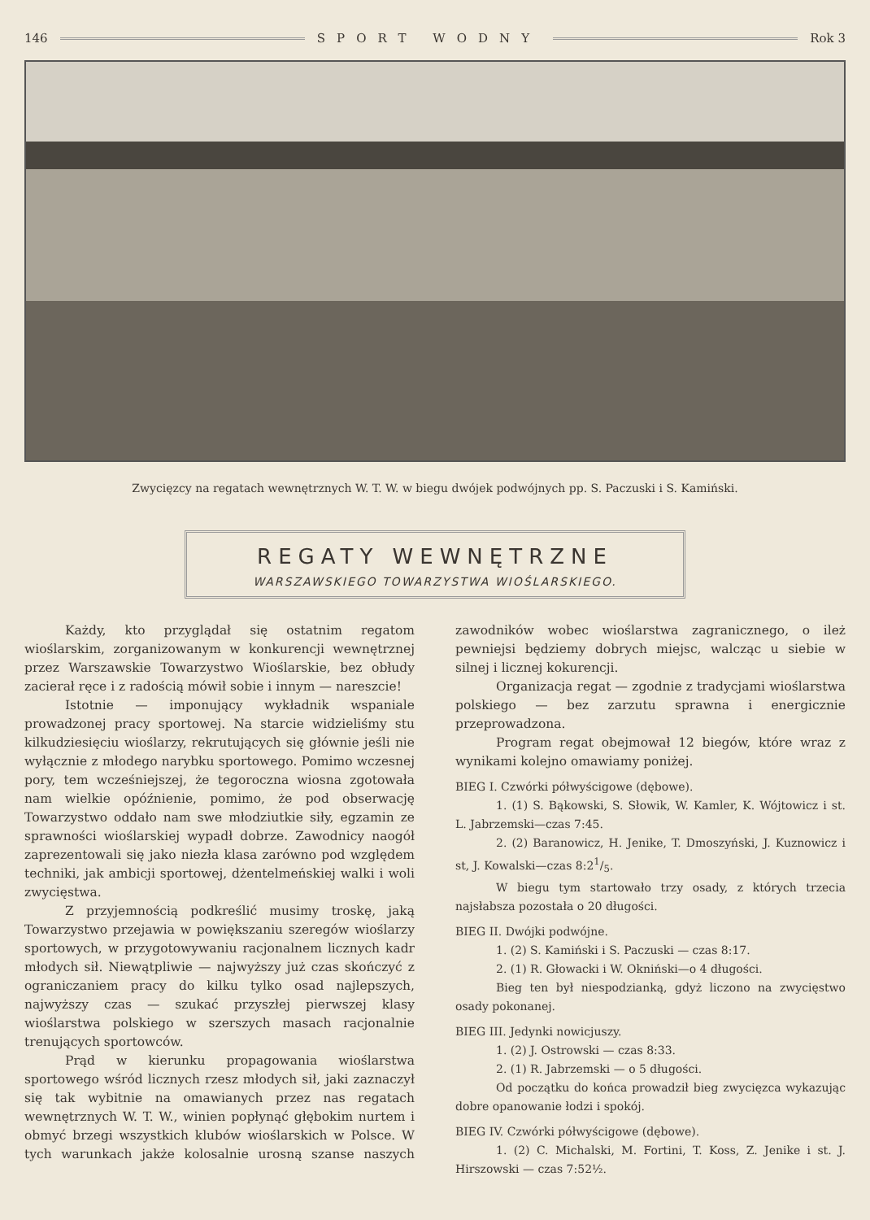146 SPORT WODNY Rok 3
Zwycięzcy na regatach wewnętrznych W. T. W. w biegu dwójek podwójnych pp. S. Paczuski i S. Kamiński.
REGATY WEWNĘTRZNE
WARSZAWSKIEGO TOWARZYSTWA WIOŚLARSKIEGO.
Każdy, kto przyglądał się ostatnim regatom wioślarskim, zorganizowanym w konkurencji wewnętrznej przez Warszawskie Towarzystwo Wioślarskie, bez obłudy zacierał ręce i z radością mówił sobie i innym — nareszcie!
Istotnie — imponujący wykładnik wspaniale prowadzonej pracy sportowej. Na starcie widzieliśmy stu kilkudziesięciu wioślarzy, rekrutujących się głównie jeśli nie wyłącznie z młodego narybku sportowego. Pomimo wczesnej pory, tem wcześniejszej, że tegoroczna wiosna zgotowała nam wielkie opóźnienie, pomimo, że pod obserwację Towarzystwo oddało nam swe młodziutkie siły, egzamin ze sprawności wioślarskiej wypadł dobrze. Zawodnicy naogół zaprezentowali się jako niezła klasa zarówno pod względem techniki, jak ambicji sportowej, dżentelmeńskiej walki i woli zwycięstwa.
Z przyjemnością podkreślić musimy troskę, jaką Towarzystwo przejawia w powiększaniu szeregów wioślarzy sportowych, w przygotowywaniu racjonalnem licznych kadr młodych sił. Niewątpliwie — najwyższy już czas skończyć z ograniczaniem pracy do kilku tylko osad najlepszych, najwyższy czas — szukać przyszłej pierwszej klasy wioślarstwa polskiego w szerszych masach racjonalnie trenujących sportowców.
Prąd w kierunku propagowania wioślarstwa sportowego wśród licznych rzesz młodych sił, jaki zaznaczył się tak wybitnie na omawianych przez nas regatach wewnętrznych W. T. W., winien popłynąć głębokim nurtem i obmyć brzegi wszystkich klubów wioślarskich w Polsce. W tych warunkach jakże kolosalnie urosną szanse naszych zawodników wobec wioślarstwa zagranicznego, o ileż pewniejsi będziemy dobrych miejsc, walcząc u siebie w silnej i licznej kokurencji.
Organizacja regat — zgodnie z tradycjami wioślarstwa polskiego — bez zarzutu sprawna i energicznie przeprowadzona.
Program regat obejmował 12 biegów, które wraz z wynikami kolejno omawiamy poniżej.
BIEG I. Czwórki półwyścigowe (dębowe).
1. (1) S. Bąkowski, S. Słowik, W. Kamler, K. Wójtowicz i st. L. Jabrzemski—czas 7:45.
2. (2) Baranowicz, H. Jenike, T. Dmoszyński, J. Kuznowicz i st, J. Kowalski—czas 8:21/5.
W biegu tym startowało trzy osady, z których trzecia najsłabsza pozostała o 20 długości.
BIEG II. Dwójki podwójne.
1. (2) S. Kamiński i S. Paczuski — czas 8:17.
2. (1) R. Głowacki i W. Okniński—o 4 długości.
Bieg ten był niespodzianką, gdyż liczono na zwycięstwo osady pokonanej.
BIEG III. Jedynki nowicjuszy.
1. (2) J. Ostrowski — czas 8:33.
2. (1) R. Jabrzemski — o 5 długości.
Od początku do końca prowadził bieg zwycięzca wykazując dobre opanowanie łodzi i spokój.
BIEG IV. Czwórki półwyścigowe (dębowe).
1. (2) C. Michalski, M. Fortini, T. Koss, Z. Jenike i st. J. Hirszowski — czas 7:52½.